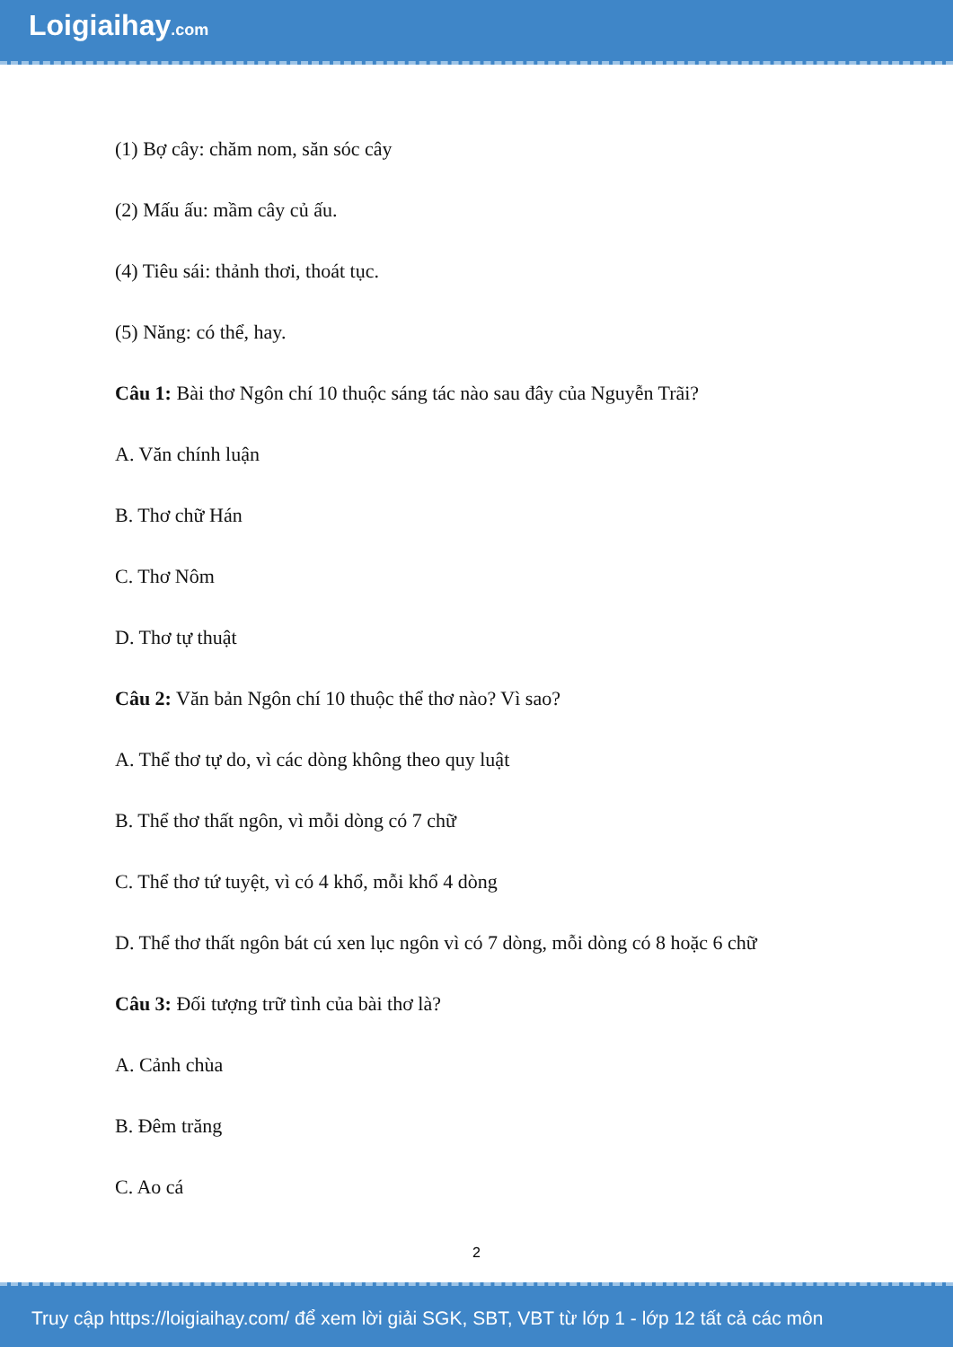Loigiaihay.com
(1) Bợ cây: chăm nom, săn sóc cây
(2) Mấu ấu: mầm cây củ ấu.
(4) Tiêu sái: thảnh thơi, thoát tục.
(5) Năng: có thể, hay.
Câu 1: Bài thơ Ngôn chí 10 thuộc sáng tác nào sau đây của Nguyễn Trãi?
A. Văn chính luận
B. Thơ chữ Hán
C. Thơ Nôm
D. Thơ tự thuật
Câu 2: Văn bản Ngôn chí 10 thuộc thể thơ nào? Vì sao?
A. Thể thơ tự do, vì các dòng không theo quy luật
B. Thể thơ thất ngôn, vì mỗi dòng có 7 chữ
C. Thể thơ tứ tuyệt, vì có 4 khổ, mỗi khổ 4 dòng
D. Thể thơ thất ngôn bát cú xen lục ngôn vì có 7 dòng, mỗi dòng có 8 hoặc 6 chữ
Câu 3: Đối tượng trữ tình của bài thơ là?
A. Cảnh chùa
B. Đêm trăng
C. Ao cá
2
Truy cập https://loigiaihay.com/ để xem lời giải SGK, SBT, VBT từ lớp 1 - lớp 12 tất cả các môn